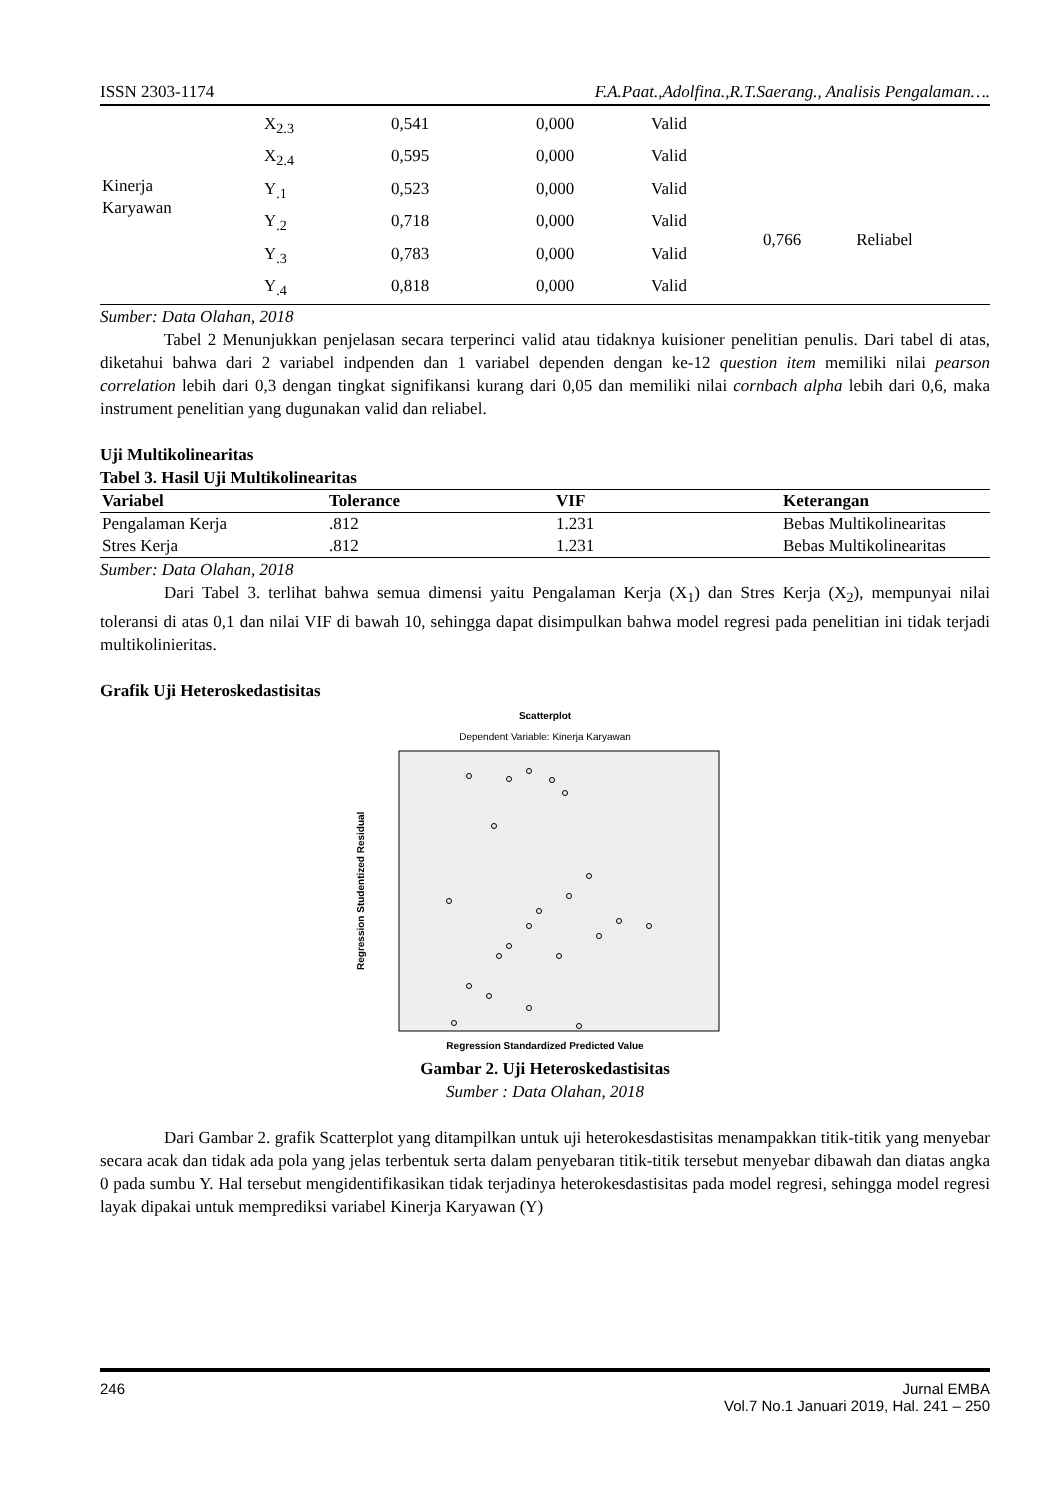ISSN 2303-1174 F.A.Paat.,Adolfina.,R.T.Saerang., Analisis Pengalaman….
| | X<sub>2.3</sub> | 0,541 | 0,000 | Valid | | |
| | X<sub>2.4</sub> | 0,595 | 0,000 | Valid | | |
| Kinerja Karyawan | Y<sub>.1</sub> | 0,523 | 0,000 | Valid | | |
| | Y<sub>.2</sub> | 0,718 | 0,000 | Valid | 0,766 | Reliabel |
| | Y<sub>.3</sub> | 0,783 | 0,000 | Valid | | |
| | Y<sub>.4</sub> | 0,818 | 0,000 | Valid | | |
Sumber: Data Olahan, 2018
Tabel 2 Menunjukkan penjelasan secara terperinci valid atau tidaknya kuisioner penelitian penulis. Dari tabel di atas, diketahui bahwa dari 2 variabel indpenden dan 1 variabel dependen dengan ke-12 question item memiliki nilai pearson correlation lebih dari 0,3 dengan tingkat signifikansi kurang dari 0,05 dan memiliki nilai cornbach alpha lebih dari 0,6, maka instrument penelitian yang dugunakan valid dan reliabel.
Uji Multikolinearitas
Tabel 3. Hasil Uji Multikolinearitas
| Variabel | Tolerance | VIF | Keterangan |
| --- | --- | --- | --- |
| Pengalaman Kerja | .812 | 1.231 | Bebas Multikolinearitas |
| Stres Kerja | .812 | 1.231 | Bebas Multikolinearitas |
Sumber: Data Olahan, 2018
Dari Tabel 3. terlihat bahwa semua dimensi yaitu Pengalaman Kerja (X<sub>1</sub>) dan Stres Kerja (X<sub>2</sub>), mempunyai nilai toleransi di atas 0,1 dan nilai VIF di bawah 10, sehingga dapat disimpulkan bahwa model regresi pada penelitian ini tidak terjadi multikolinieritas.
Grafik Uji Heteroskedastisitas
Scatterplot
Dependent Variable: Kinerja Karyawan
Regression Studentized Residual
Regression Standardized Predicted Value
Gambar 2. Uji Heteroskedastisitas
Sumber : Data Olahan, 2018
Dari Gambar 2. grafik Scatterplot yang ditampilkan untuk uji heterokesdastisitas menampakkan titik-titik yang menyebar secara acak dan tidak ada pola yang jelas terbentuk serta dalam penyebaran titik-titik tersebut menyebar dibawah dan diatas angka 0 pada sumbu Y. Hal tersebut mengidentifikasikan tidak terjadinya heterokesdastisitas pada model regresi, sehingga model regresi layak dipakai untuk memprediksi variabel Kinerja Karyawan (Y)
246 Jurnal EMBA
Vol.7 No.1 Januari 2019, Hal. 241 – 250